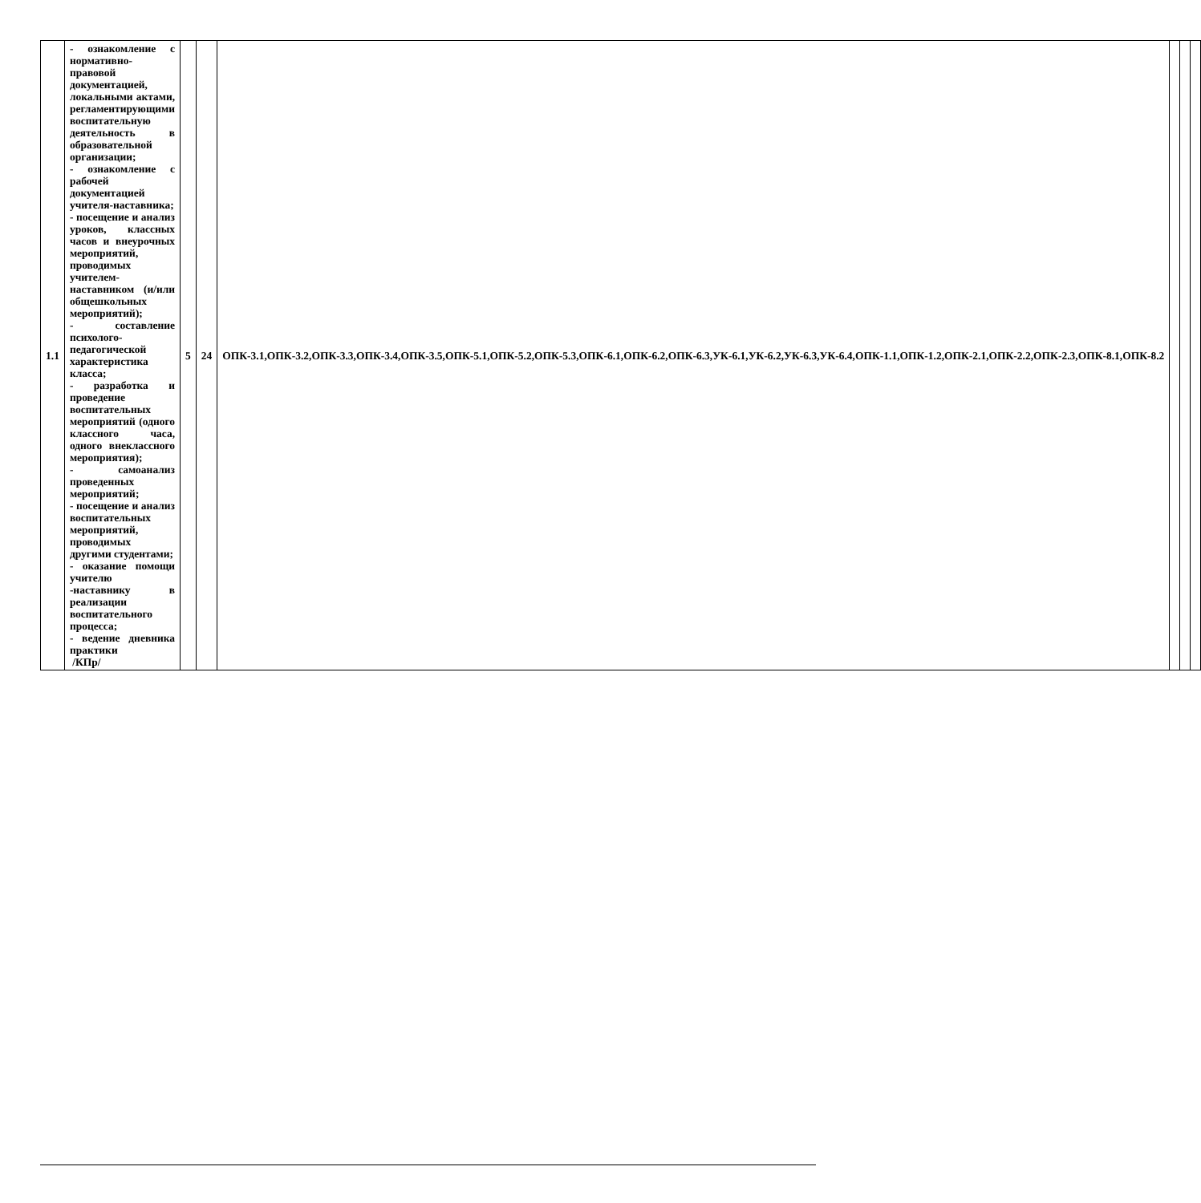| 1.1 | - ознакомление с нормативно-правовой документацией, локальными актами, регламентирующими воспитательную деятельность в образовательной организации; - ознакомление с рабочей документацией учителя-наставника; - посещение и анализ уроков, классных часов и внеурочных мероприятий, проводимых учителем-наставником (и/или общешкольных мероприятий); - составление психолого-педагогической характеристика класса; - разработка и проведение воспитательных мероприятий (одного классного часа, одного внеклассного мероприятия); - самоанализ проведенных мероприятий; - посещение и анализ воспитательных мероприятий, проводимых другими студентами; - оказание помощи учителю -наставнику в реализации воспитательного процесса; - ведение дневника практики /КПр/ | 5 | 24 | ОПК-3.1,ОПК-3.2,ОПК-3.3,ОПК-3.4,ОПК-3.5,ОПК-5.1,ОПК-5.2,ОПК-5.3,ОПК-6.1,ОПК-6.2,ОПК-6.3,УК-6.1,УК-6.2,УК-6.3,УК-6.4,ОПК-1.1,ОПК-1.2,ОПК-2.1,ОПК-2.2,ОПК-2.3,ОПК-8.1,ОПК-8.2 | | | |